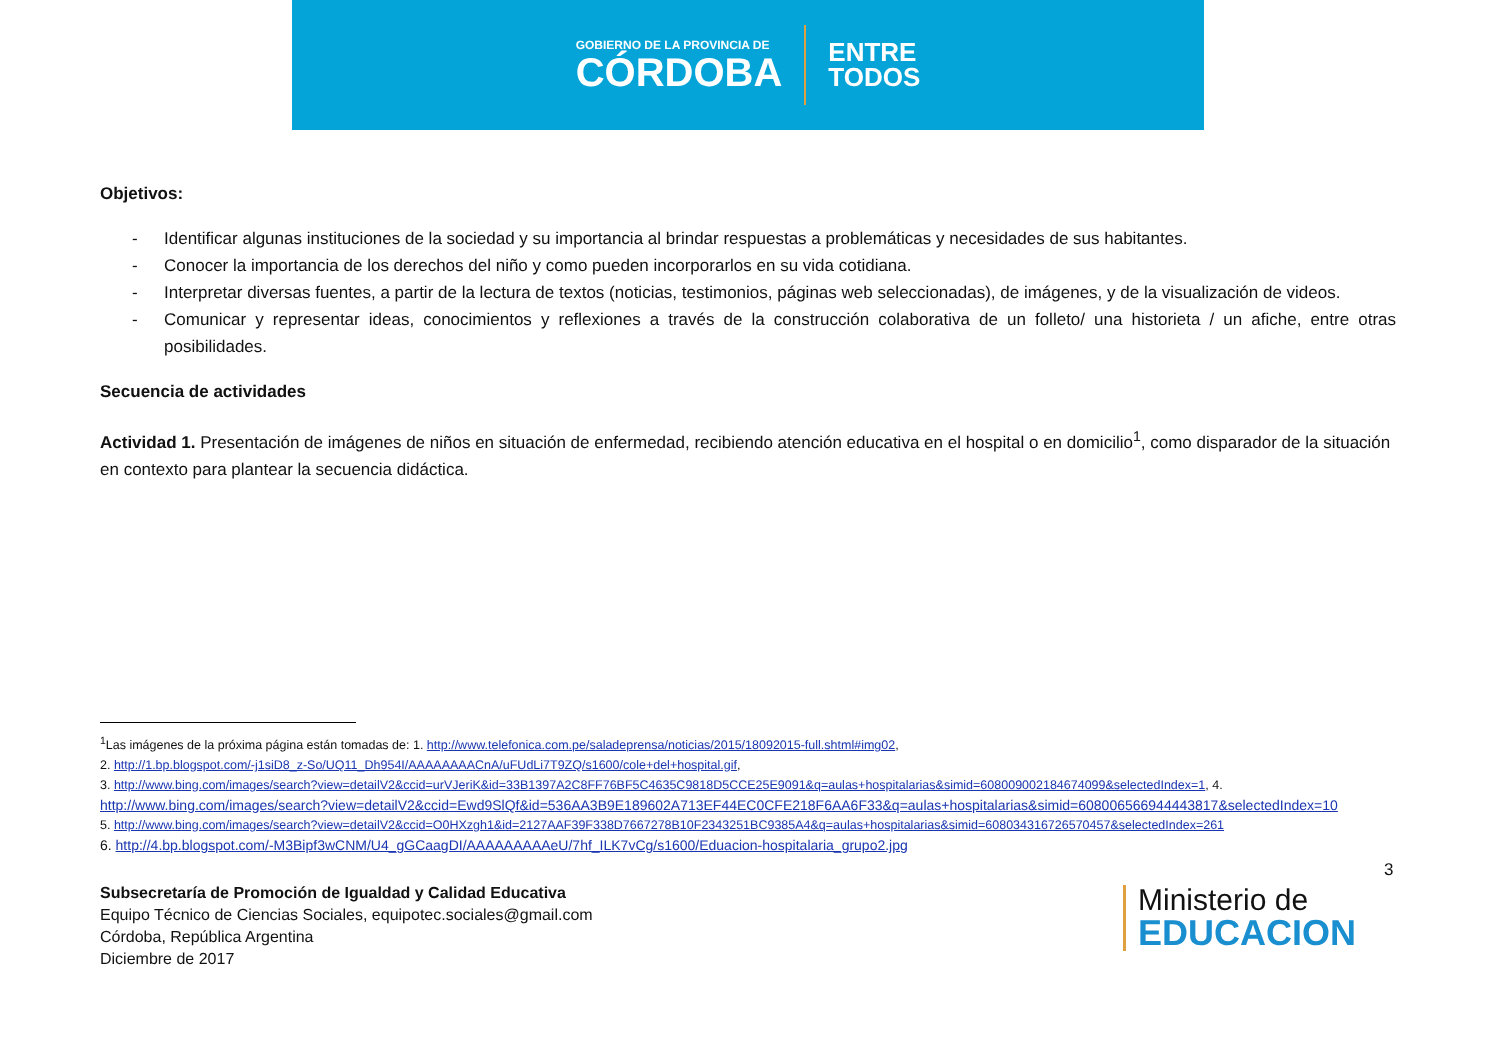GOBIERNO DE LA PROVINCIA DE
CÓRDOBA
ENTRE
TODOS
Objetivos:
- Identificar algunas instituciones de la sociedad y su importancia al brindar respuestas a problemáticas y necesidades de sus habitantes.
- Conocer la importancia de los derechos del niño y como pueden incorporarlos en su vida cotidiana.
- Interpretar diversas fuentes, a partir de la lectura de textos (noticias, testimonios, páginas web seleccionadas), de imágenes, y de la visualización de videos.
- Comunicar y representar ideas, conocimientos y reflexiones a través de la construcción colaborativa de un folleto/ una historieta / un afiche, entre otras posibilidades.
Secuencia de actividades
Actividad 1. Presentación de imágenes de niños en situación de enfermedad, recibiendo atención educativa en el hospital o en domicilio<sup>1</sup>, como disparador de la situación en contexto para plantear la secuencia didáctica.
<sup>1</sup> Las imágenes de la próxima página están tomadas de: 1. http://www.telefonica.com.pe/saladeprensa/noticias/2015/18092015-full.shtml#img02,
2. http://1.bp.blogspot.com/-j1siD8_z-So/UQ11_Dh954I/AAAAAAAACnA/uFUdLi7T9ZQ/s1600/cole+del+hospital.gif,
3. http://www.bing.com/images/search?view=detailV2&ccid=urVJeriK&id=33B1397A2C8FF76BF5C4635C9818D5CCE25E9091&q=aulas+hospitalarias&simid=608009002184674099&selectedIndex=1, 4.
http://www.bing.com/images/search?view=detailV2&ccid=Ewd9SlQf&id=536AA3B9E189602A713EF44EC0CFE218F6AA6F33&q=aulas+hospitalarias&simid=608006566944443817&selectedIndex=10
5. http://www.bing.com/images/search?view=detailV2&ccid=O0HXzgh1&id=2127AAF39F338D7667278B10F2343251BC9385A4&q=aulas+hospitalarias&simid=608034316726570457&selectedIndex=261
6. http://4.bp.blogspot.com/-M3Bipf3wCNM/U4_gGCaagDI/AAAAAAAAAeU/7hf_ILK7vCg/s1600/Eduacion-hospitalaria_grupo2.jpg
3
Subsecretaría de Promoción de Igualdad y Calidad Educativa
Equipo Técnico de Ciencias Sociales, equipotec.sociales@gmail.com
Córdoba, República Argentina
Diciembre de 2017
Ministerio de
EDUCACION